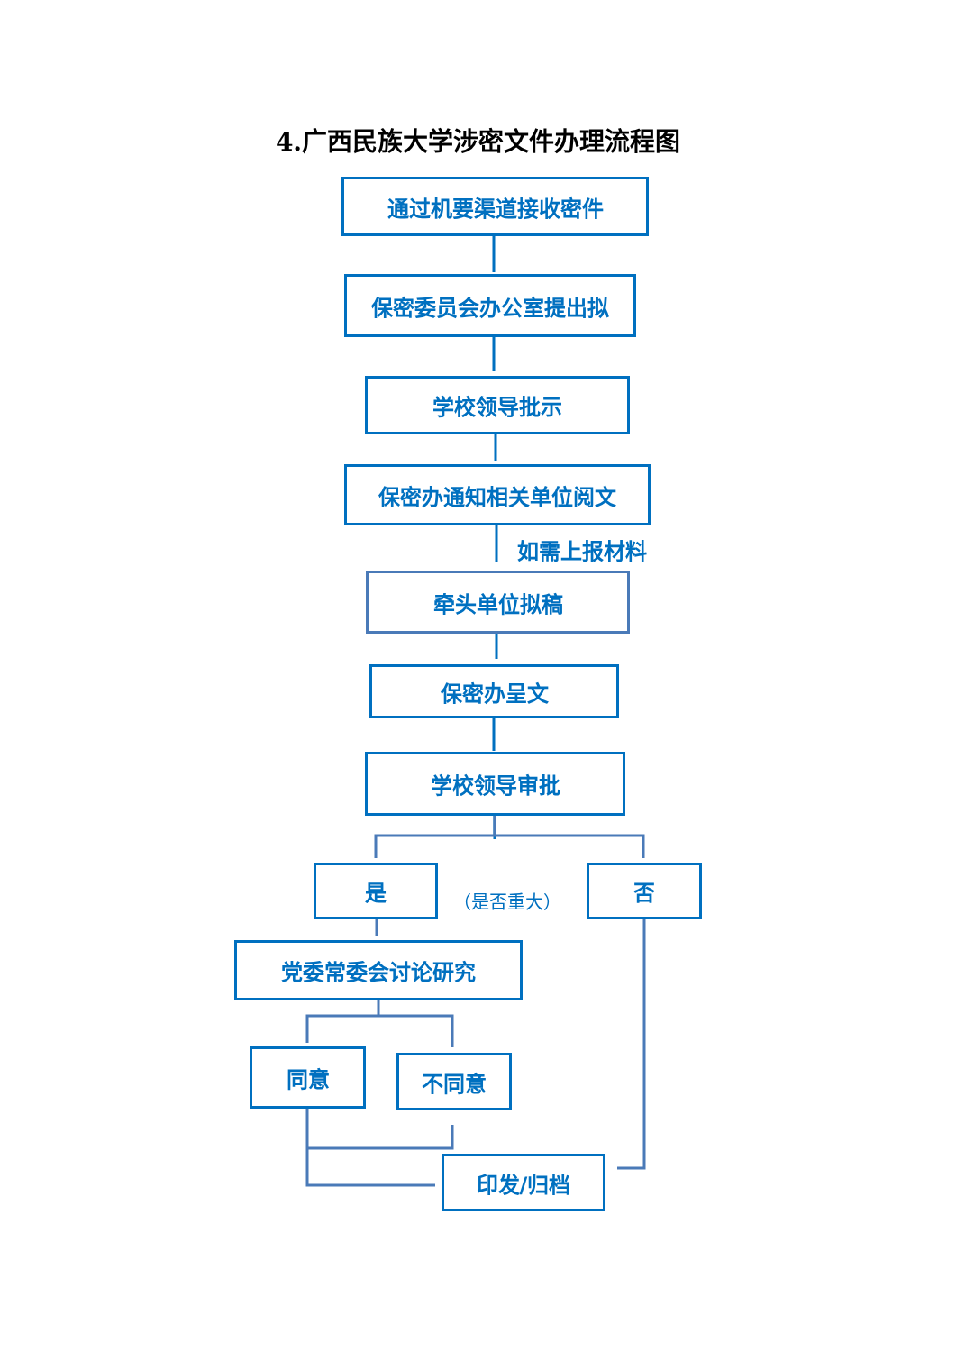4.广西民族大学涉密文件办理流程图
通过机要渠道接收密件
保密委员会办公室提出拟
学校领导批示
保密办通知相关单位阅文
如需上报材料
牵头单位拟稿
保密办呈文
学校领导审批
是
（是否重大）
否
党委常委会讨论研究
同意 不同意
印发/归档